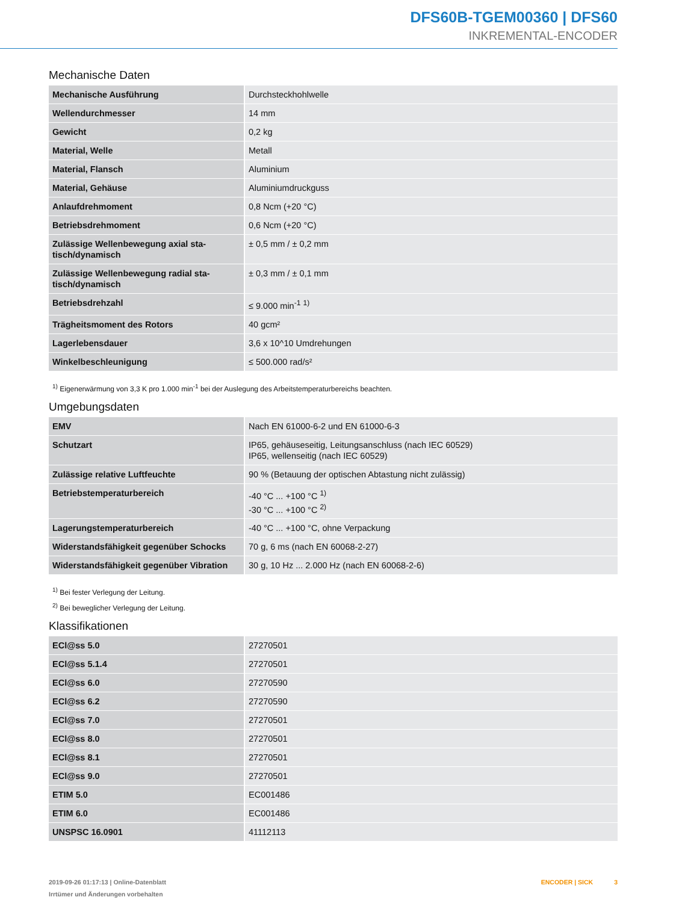DFS60B-TGEM00360 | DFS60
INKREMENTAL-ENCODER
Mechanische Daten
| Mechanische Ausführung | Durchsteckhohlwelle |
| Wellendurchmesser | 14 mm |
| Gewicht | 0,2 kg |
| Material, Welle | Metall |
| Material, Flansch | Aluminium |
| Material, Gehäuse | Aluminiumdruckguss |
| Anlaufdrehmoment | 0,8 Ncm (+20 °C) |
| Betriebsdrehmoment | 0,6 Ncm (+20 °C) |
| Zulässige Wellenbewegung axial sta-tisch/dynamisch | ± 0,5 mm / ± 0,2 mm |
| Zulässige Wellenbewegung radial sta-tisch/dynamisch | ± 0,3 mm / ± 0,1 mm |
| Betriebsdrehzahl | ≤ 9.000 min<sup>-1</sup> <sup>1)</sup> |
| Trägheitsmoment des Rotors | 40 gcm² |
| Lagerlebensdauer | 3,6 x 10^10 Umdrehungen |
| Winkelbeschleunigung | ≤ 500.000 rad/s² |
<sup>1)</sup> Eigenerwärmung von 3,3 K pro 1.000 min<sup>-1</sup> bei der Auslegung des Arbeitstemperaturbereichs beachten.
Umgebungsdaten
| EMV | Nach EN 61000-6-2 und EN 61000-6-3 |
| Schutzart | IP65, gehäuseseitig, Leitungsanschluss (nach IEC 60529) IP65, wellenseitig (nach IEC 60529) |
| Zulässige relative Luftfeuchte | 90 % (Betauung der optischen Abtastung nicht zulässig) |
| Betriebstemperaturbereich | -40 °C ... +100 °C <sup>1)</sup> -30 °C ... +100 °C <sup>2)</sup> |
| Lagerungstemperaturbereich | -40 °C ... +100 °C, ohne Verpackung |
| Widerstandsfähigkeit gegenüber Schocks | 70 g, 6 ms (nach EN 60068-2-27) |
| Widerstandsfähigkeit gegenüber Vibration | 30 g, 10 Hz ... 2.000 Hz (nach EN 60068-2-6) |
<sup>1)</sup> Bei fester Verlegung der Leitung.
<sup>2)</sup> Bei beweglicher Verlegung der Leitung.
Klassifikationen
| ECl@ss 5.0 | 27270501 |
| ECl@ss 5.1.4 | 27270501 |
| ECl@ss 6.0 | 27270590 |
| ECl@ss 6.2 | 27270590 |
| ECl@ss 7.0 | 27270501 |
| ECl@ss 8.0 | 27270501 |
| ECl@ss 8.1 | 27270501 |
| ECl@ss 9.0 | 27270501 |
| ETIM 5.0 | EC001486 |
| ETIM 6.0 | EC001486 |
| UNSPSC 16.0901 | 41112113 |
2019-09-26 01:17:13 | Online-Datenblatt
Irrtümer und Änderungen vorbehalten
ENCODER | SICK 3